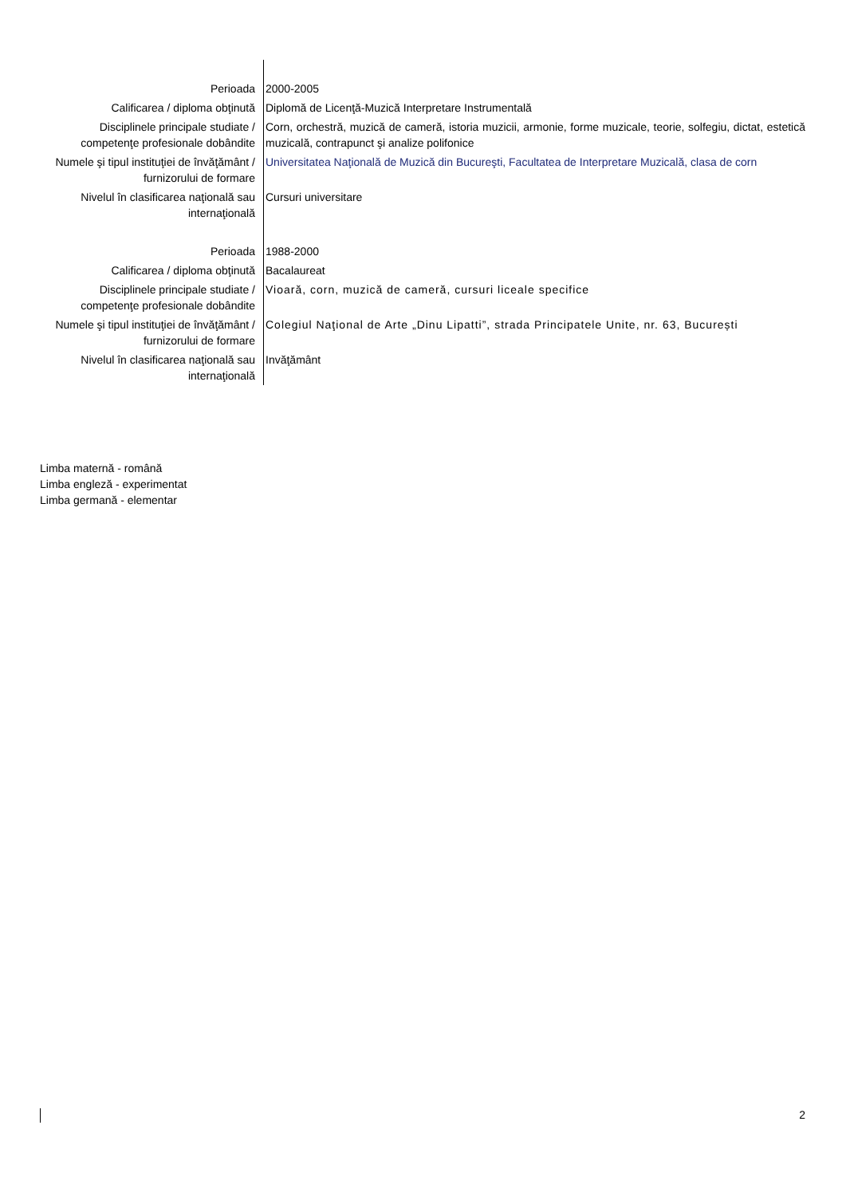| Perioada | 2000-2005 |
| Calificarea / diploma obţinută | Diplomă de Licenţă-Muzică Interpretare Instrumentală |
| Disciplinele principale studiate / competenţe profesionale dobândite | Corn, orchestră, muzică de cameră, istoria muzicii, armonie, forme muzicale, teorie, solfegiu, dictat, estetică muzicală, contrapunct şi analize polifonice |
| Numele şi tipul instituţiei de învăţământ / furnizorului de formare | Universitatea Naţională de Muzică din Bucureşti, Facultatea de Interpretare Muzicală, clasa de corn |
| Nivelul în clasificarea naţională sau internaţională | Cursuri universitare |
| Perioada | 1988-2000 |
| Calificarea / diploma obţinută | Bacalaureat |
| Disciplinele principale studiate / competenţe profesionale dobândite | Vioară, corn, muzică de cameră, cursuri liceale specifice |
| Numele şi tipul instituţiei de învăţământ / furnizorului de formare | Colegiul Naţional de Arte „Dinu Lipatti”, strada Principatele Unite, nr. 63, București |
| Nivelul în clasificarea naţională sau internaţională | Invăţământ |
Limba maternă - română
Limba engleză - experimentat
Limba germană - elementar
2